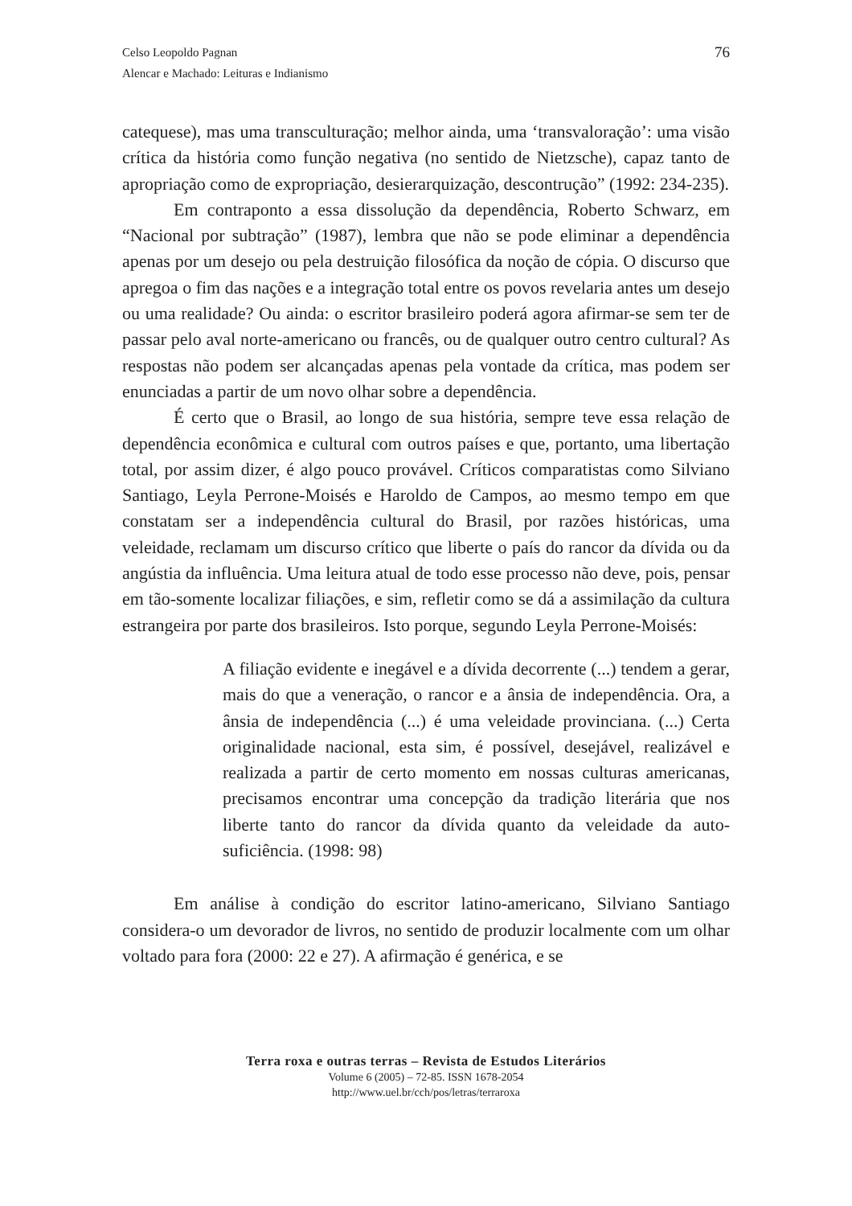76 Celso Leopoldo Pagnan
Alencar e Machado: Leituras e Indianismo
catequese), mas uma transculturação; melhor ainda, uma ‘transvaloração’: uma visão crítica da história como função negativa (no sentido de Nietzsche), capaz tanto de apropriação como de expropriação, desierarquização, descontrução” (1992: 234-235).
Em contraponto a essa dissolução da dependência, Roberto Schwarz, em “Nacional por subtração” (1987), lembra que não se pode eliminar a dependência apenas por um desejo ou pela destruição filosófica da noção de cópia. O discurso que apregoa o fim das nações e a integração total entre os povos revelaria antes um desejo ou uma realidade? Ou ainda: o escritor brasileiro poderá agora afirmar-se sem ter de passar pelo aval norte-americano ou francês, ou de qualquer outro centro cultural? As respostas não podem ser alcançadas apenas pela vontade da crítica, mas podem ser enunciadas a partir de um novo olhar sobre a dependência.
É certo que o Brasil, ao longo de sua história, sempre teve essa relação de dependência econômica e cultural com outros países e que, portanto, uma libertação total, por assim dizer, é algo pouco provável. Críticos comparatistas como Silviano Santiago, Leyla Perrone-Moisés e Haroldo de Campos, ao mesmo tempo em que constatam ser a independência cultural do Brasil, por razões históricas, uma veleidade, reclamam um discurso crítico que liberte o país do rancor da dívida ou da angústia da influência. Uma leitura atual de todo esse processo não deve, pois, pensar em tão-somente localizar filiações, e sim, refletir como se dá a assimilação da cultura estrangeira por parte dos brasileiros. Isto porque, segundo Leyla Perrone-Moisés:
A filiação evidente e inegável e a dívida decorrente (...) tendem a gerar, mais do que a veneração, o rancor e a ânsia de independência. Ora, a ânsia de independência (...) é uma veleidade provinciana. (...) Certa originalidade nacional, esta sim, é possível, desejável, realizável e realizada a partir de certo momento em nossas culturas americanas, precisamos encontrar uma concepção da tradição literária que nos liberte tanto do rancor da dívida quanto da veleidade da auto-suficiência. (1998: 98)
Em análise à condição do escritor latino-americano, Silviano Santiago considera-o um devorador de livros, no sentido de produzir localmente com um olhar voltado para fora (2000: 22 e 27). A afirmação é genérica, e se
Terra roxa e outras terras – Revista de Estudos Literários
Volume 6 (2005) – 72-85. ISSN 1678-2054
http://www.uel.br/cch/pos/letras/terraroxa